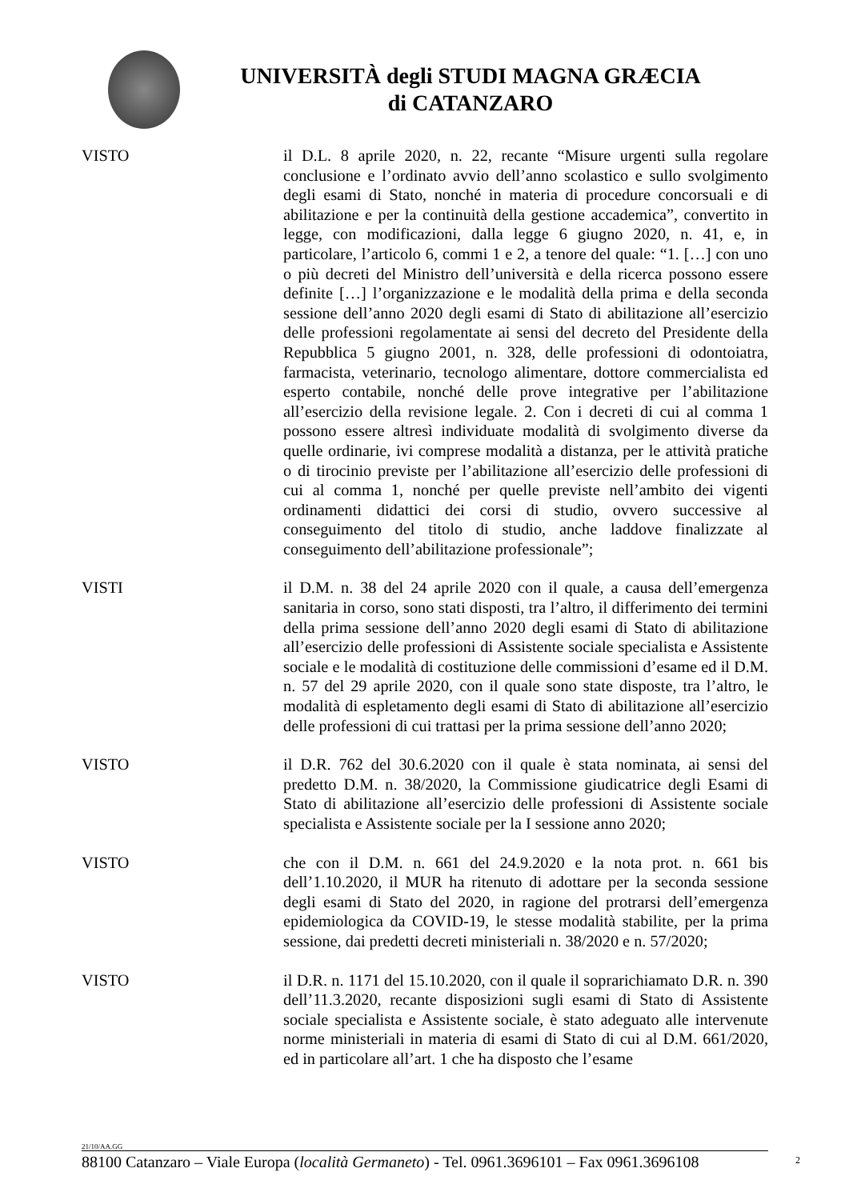UNIVERSITÀ degli STUDI MAGNA GRÆCIA
di CATANZARO
VISTO il D.L. 8 aprile 2020, n. 22, recante “Misure urgenti sulla regolare conclusione e l’ordinato avvio dell’anno scolastico e sullo svolgimento degli esami di Stato, nonché in materia di procedure concorsuali e di abilitazione e per la continuità della gestione accademica”, convertito in legge, con modificazioni, dalla legge 6 giugno 2020, n. 41, e, in particolare, l’articolo 6, commi 1 e 2, a tenore del quale: “1. […] con uno o più decreti del Ministro dell’università e della ricerca possono essere definite […] l’organizzazione e le modalità della prima e della seconda sessione dell’anno 2020 degli esami di Stato di abilitazione all’esercizio delle professioni regolamentate ai sensi del decreto del Presidente della Repubblica 5 giugno 2001, n. 328, delle professioni di odontoiatra, farmacista, veterinario, tecnologo alimentare, dottore commercialista ed esperto contabile, nonché delle prove integrative per l’abilitazione all’esercizio della revisione legale. 2. Con i decreti di cui al comma 1 possono essere altresì individuate modalità di svolgimento diverse da quelle ordinarie, ivi comprese modalità a distanza, per le attività pratiche o di tirocinio previste per l’abilitazione all’esercizio delle professioni di cui al comma 1, nonché per quelle previste nell’ambito dei vigenti ordinamenti didattici dei corsi di studio, ovvero successive al conseguimento del titolo di studio, anche laddove finalizzate al conseguimento dell’abilitazione professionale”;
VISTI il D.M. n. 38 del 24 aprile 2020 con il quale, a causa dell’emergenza sanitaria in corso, sono stati disposti, tra l’altro, il differimento dei termini della prima sessione dell’anno 2020 degli esami di Stato di abilitazione all’esercizio delle professioni di Assistente sociale specialista e Assistente sociale e le modalità di costituzione delle commissioni d’esame ed il D.M. n. 57 del 29 aprile 2020, con il quale sono state disposte, tra l’altro, le modalità di espletamento degli esami di Stato di abilitazione all’esercizio delle professioni di cui trattasi per la prima sessione dell’anno 2020;
VISTO il D.R. 762 del 30.6.2020 con il quale è stata nominata, ai sensi del predetto D.M. n. 38/2020, la Commissione giudicatrice degli Esami di Stato di abilitazione all’esercizio delle professioni di Assistente sociale specialista e Assistente sociale per la I sessione anno 2020;
VISTO che con il D.M. n. 661 del 24.9.2020 e la nota prot. n. 661 bis dell’1.10.2020, il MUR ha ritenuto di adottare per la seconda sessione degli esami di Stato del 2020, in ragione del protrarsi dell’emergenza epidemiologica da COVID-19, le stesse modalità stabilite, per la prima sessione, dai predetti decreti ministeriali n. 38/2020 e n. 57/2020;
VISTO il D.R. n. 1171 del 15.10.2020, con il quale il soprarichiamato D.R. n. 390 dell’11.3.2020, recante disposizioni sugli esami di Stato di Assistente sociale specialista e Assistente sociale, è stato adeguato alle intervenute norme ministeriali in materia di esami di Stato di cui al D.M. 661/2020, ed in particolare all’art. 1 che ha disposto che l’esame
21/10/AA.GG
88100 Catanzaro – Viale Europa (località Germaneto) - Tel. 0961.3696101 – Fax 0961.3696108
2